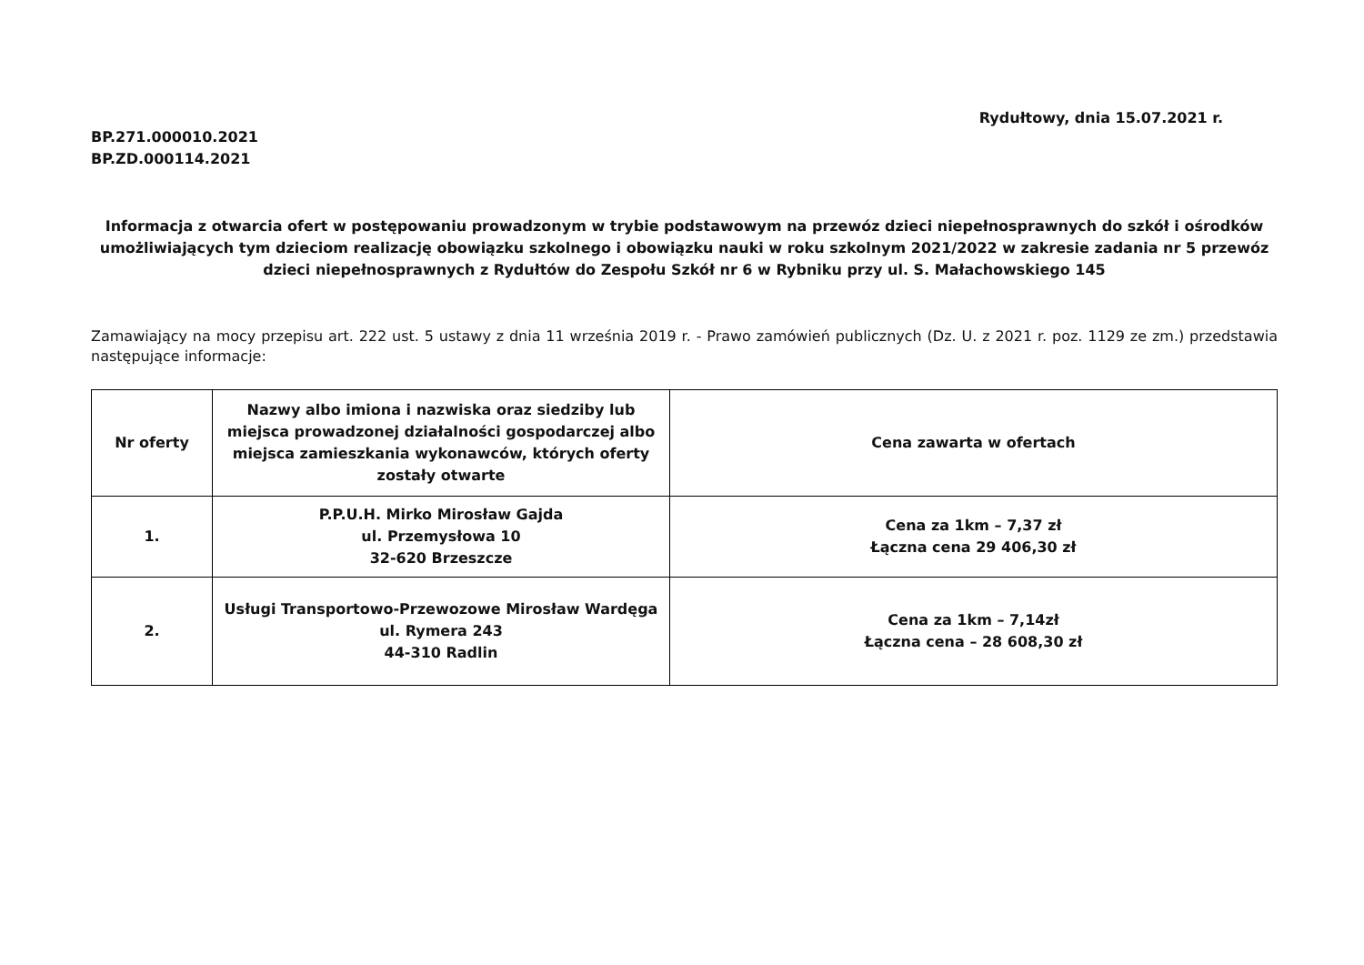Rydułtowy, dnia 15.07.2021 r.
BP.271.000010.2021
BP.ZD.000114.2021
Informacja z otwarcia ofert w postępowaniu prowadzonym w trybie podstawowym na przewóz dzieci niepełnosprawnych do szkół i ośrodków umożliwiających tym dzieciom realizację obowiązku szkolnego i obowiązku nauki w roku szkolnym 2021/2022 w zakresie zadania nr 5 przewóz dzieci niepełnosprawnych z Rydułtów do Zespołu Szkół nr 6 w Rybniku przy ul. S. Małachowskiego 145
Zamawiający na mocy przepisu art. 222 ust. 5 ustawy z dnia 11 września 2019 r. - Prawo zamówień publicznych (Dz. U. z 2021 r. poz. 1129 ze zm.) przedstawia następujące informacje:
| Nr oferty | Nazwy albo imiona i nazwiska oraz siedziby lub miejsca prowadzonej działalności gospodarczej albo miejsca zamieszkania wykonawców, których oferty zostały otwarte | Cena zawarta w ofertach |
| --- | --- | --- |
| 1. | P.P.U.H. Mirko Mirosław Gajda ul. Przemysłowa 10 32-620 Brzeszcze | Cena za 1km – 7,37 zł Łączna cena 29 406,30 zł |
| 2. | Usługi Transportowo-Przewozowe Mirosław Wardęga ul. Rymera 243 44-310 Radlin | Cena za 1km – 7,14zł Łączna cena – 28 608,30 zł |